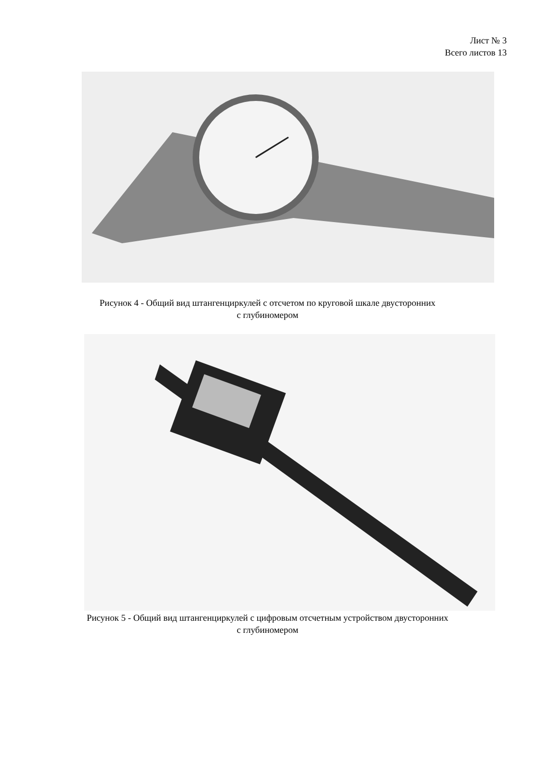Лист № 3
Всего листов 13
Рисунок 4 - Общий вид штангенциркулей с отсчетом по круговой шкале двусторонних
с глубиномером
Рисунок 5 - Общий вид штангенциркулей с цифровым отсчетным устройством двусторонних
с глубиномером